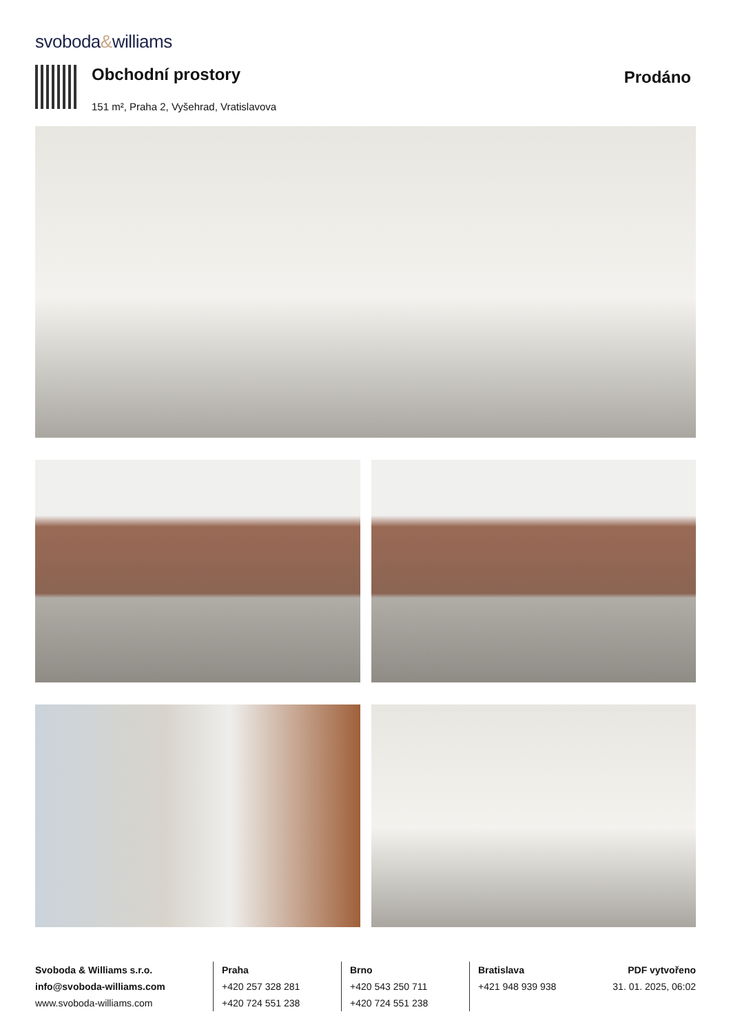svoboda&williams
Obchodní prostory
151 m², Praha 2, Vyšehrad, Vratislavova
Prodáno
Svoboda & Williams s.r.o.
info@svoboda-williams.com
www.svoboda-williams.com
Praha
+420 257 328 281
+420 724 551 238
Brno
+420 543 250 711
+420 724 551 238
Bratislava
+421 948 939 938
PDF vytvořeno
31. 01. 2025, 06:02